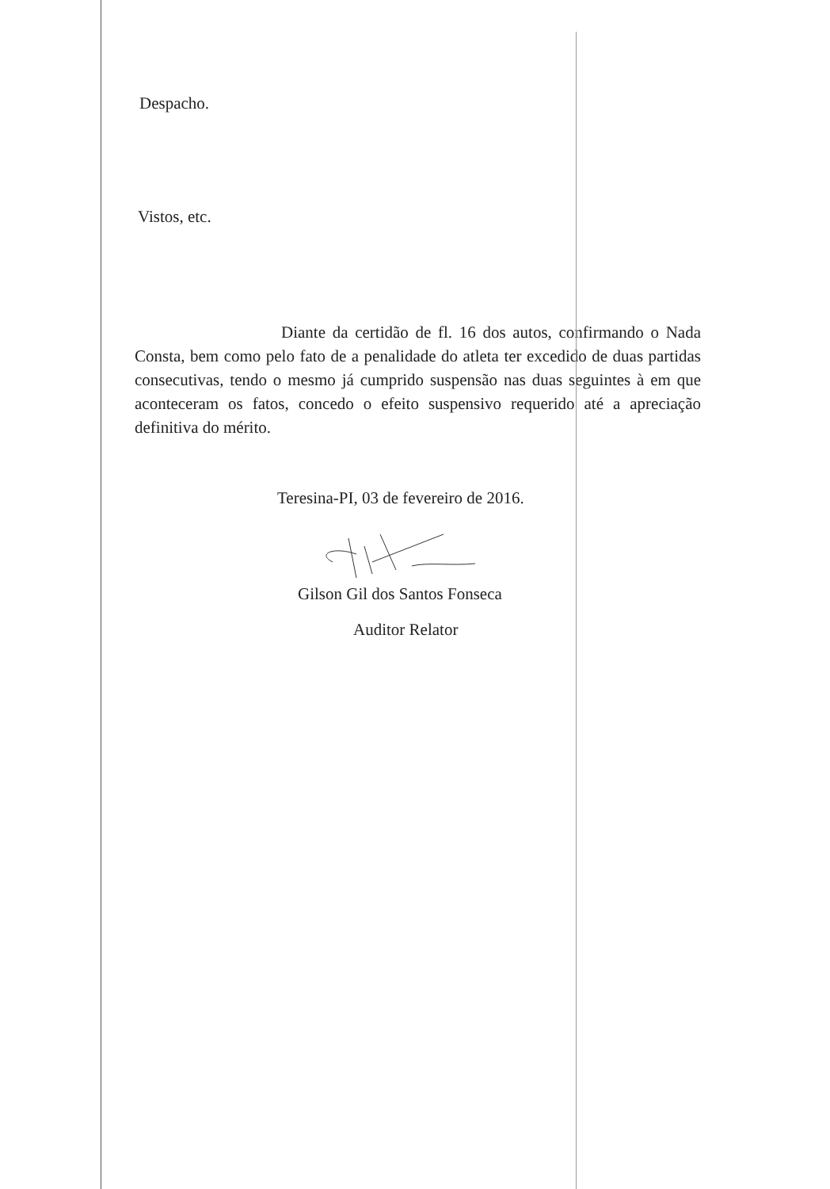Despacho.
Vistos, etc.
Diante da certidão de fl. 16 dos autos, confirmando o Nada Consta, bem como pelo fato de a penalidade do atleta ter excedido de duas partidas consecutivas, tendo o mesmo já cumprido suspensão nas duas seguintes à em que aconteceram os fatos, concedo o efeito suspensivo requerido até a apreciação definitiva do mérito.
Teresina-PI, 03 de fevereiro de 2016.
Gilson Gil dos Santos Fonseca
Auditor Relator